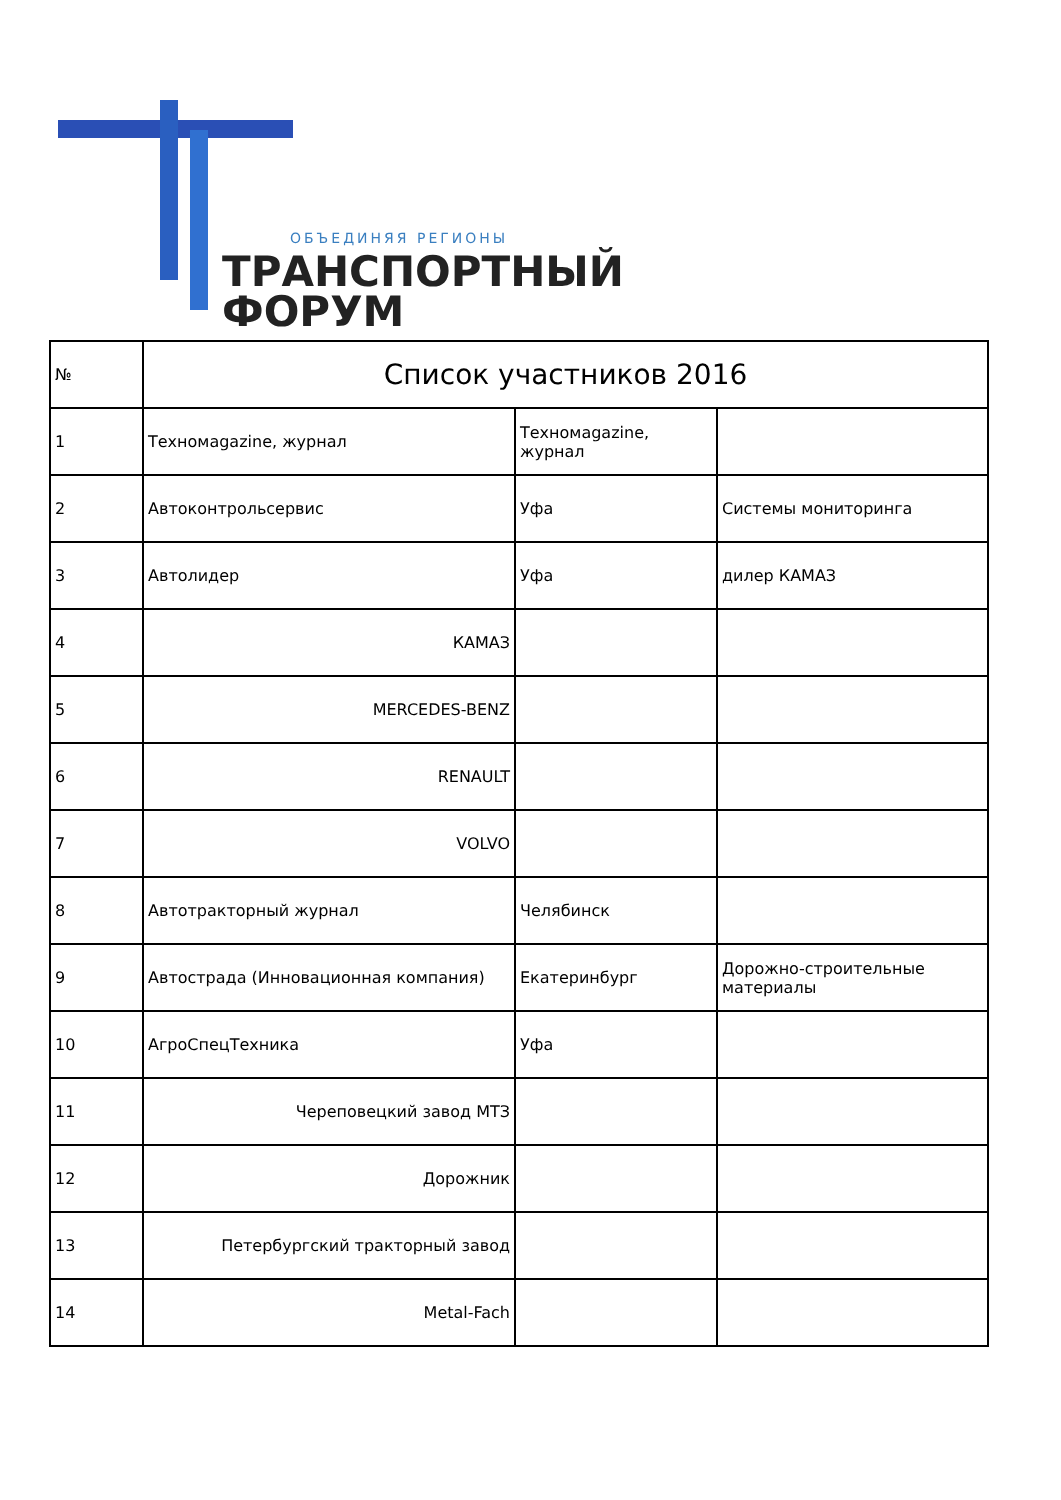ОБЪЕДИНЯЯ РЕГИОНЫ
ТРАНСПОРТНЫЙ
ФОРУМ
| № | Список участников 2016 | | |
| 1 | Техномagazine, журнал | Техномagazine, журнал | |
| 2 | Автоконтрольсервис | Уфа | Системы мониторинга |
| 3 | Автолидер | Уфа | дилер КАМАЗ |
| 4 | КАМАЗ | | |
| 5 | MERCEDES-BENZ | | |
| 6 | RENAULT | | |
| 7 | VOLVO | | |
| 8 | Автотракторный журнал | Челябинск | |
| 9 | Автострада (Инновационная компания) | Екатеринбург | Дорожно-строительные материалы |
| 10 | АгроСпецТехника | Уфа | |
| 11 | Череповецкий завод МТЗ | | |
| 12 | Дорожник | | |
| 13 | Петербургский тракторный завод | | |
| 14 | Metal-Fach | | |